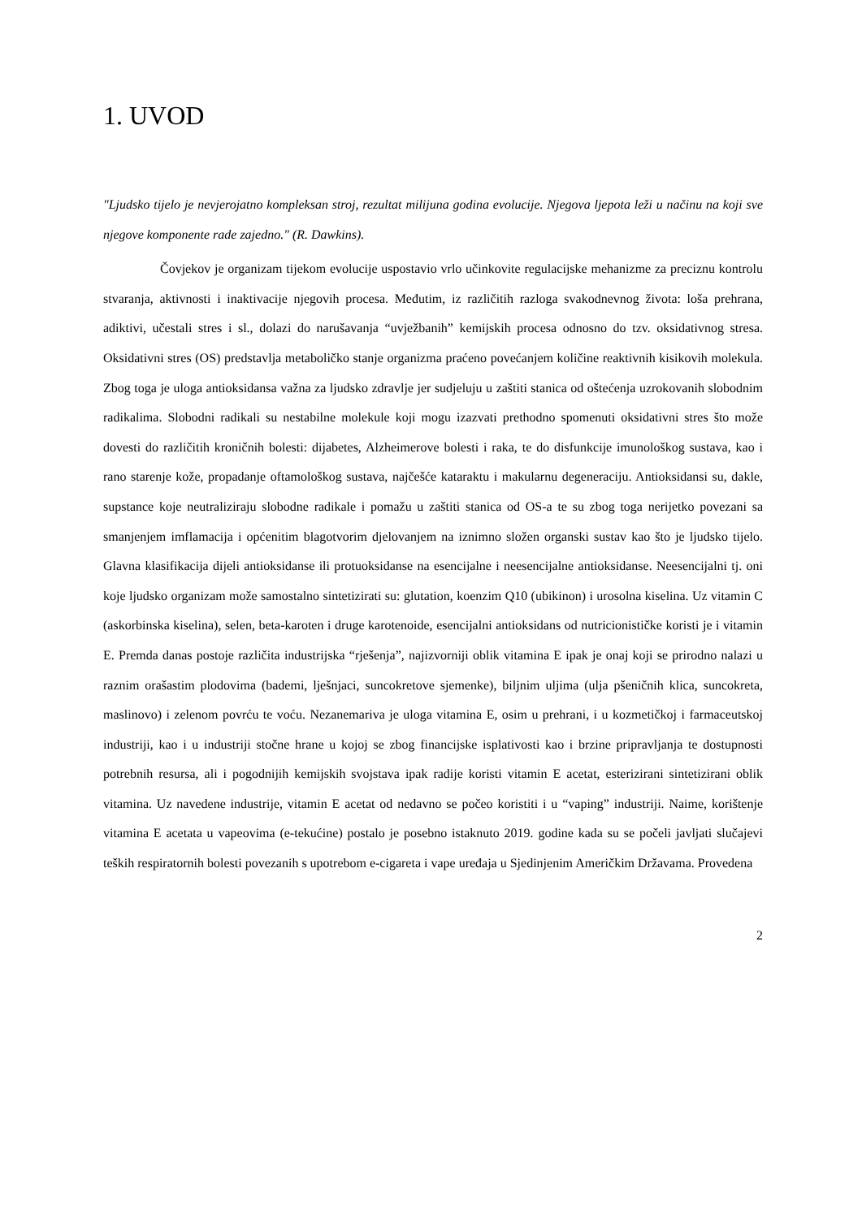1. UVOD
"Ljudsko tijelo je nevjerojatno kompleksan stroj, rezultat milijuna godina evolucije. Njegova ljepota leži u načinu na koji sve njegove komponente rade zajedno." (R. Dawkins).
Čovjekov je organizam tijekom evolucije uspostavio vrlo učinkovite regulacijske mehanizme za preciznu kontrolu stvaranja, aktivnosti i inaktivacije njegovih procesa. Međutim, iz različitih razloga svakodnevnog života: loša prehrana, adiktivi, učestali stres i sl., dolazi do narušavanja “uvježbanih” kemijskih procesa odnosno do tzv. oksidativnog stresa. Oksidativni stres (OS) predstavlja metaboličko stanje organizma praćeno povećanjem količine reaktivnih kisikovih molekula. Zbog toga je uloga antioksidansa važna za ljudsko zdravlje jer sudjeluju u zaštiti stanica od oštećenja uzrokovanih slobodnim radikalima. Slobodni radikali su nestabilne molekule koji mogu izazvati prethodno spomenuti oksidativni stres što može dovesti do različitih kroničnih bolesti: dijabetes, Alzheimerove bolesti i raka, te do disfunkcije imunološkog sustava, kao i rano starenje kože, propadanje oftamološkog sustava, najčešće kataraktu i makularnu degeneraciju. Antioksidansi su, dakle, supstance koje neutraliziraju slobodne radikale i pomažu u zaštiti stanica od OS-a te su zbog toga nerijetko povezani sa smanjenjem imflamacija i općenitim blagotvorim djelovanjem na iznimno složen organski sustav kao što je ljudsko tijelo. Glavna klasifikacija dijeli antioksidanse ili protuoksidanse na esencijalne i neesencijalne antioksidanse. Neesencijalni tj. oni koje ljudsko organizam može samostalno sintetizirati su: glutation, koenzim Q10 (ubikinon) i urosolna kiselina. Uz vitamin C (askorbinska kiselina), selen, beta-karoten i druge karotenoide, esencijalni antioksidans od nutricionističke koristi je i vitamin E. Premda danas postoje različita industrijska “rješenja”, najizvorniji oblik vitamina E ipak je onaj koji se prirodno nalazi u raznim orašastim plodovima (bademi, lješnjaci, suncokretove sjemenke), biljnim uljima (ulja pšeničnih klica, suncokreta, maslinovo) i zelenom povrću te voću. Nezanemariva je uloga vitamina E, osim u prehrani, i u kozmetičkoj i farmaceutskoj industriji, kao i u industriji stočne hrane u kojoj se zbog financijske isplativosti kao i brzine pripravljanja te dostupnosti potrebnih resursa, ali i pogodnijih kemijskih svojstava ipak radije koristi vitamin E acetat, esterizirani sintetizirani oblik vitamina. Uz navedene industrije, vitamin E acetat od nedavno se počeo koristiti i u “vaping” industriji. Naime, korištenje vitamina E acetata u vapeovima (e-tekućine) postalo je posebno istaknuto 2019. godine kada su se počeli javljati slučajevi teških respiratornih bolesti povezanih s upotrebom e-cigareta i vape uređaja u Sjedinjenim Američkim Državama. Provedena
2